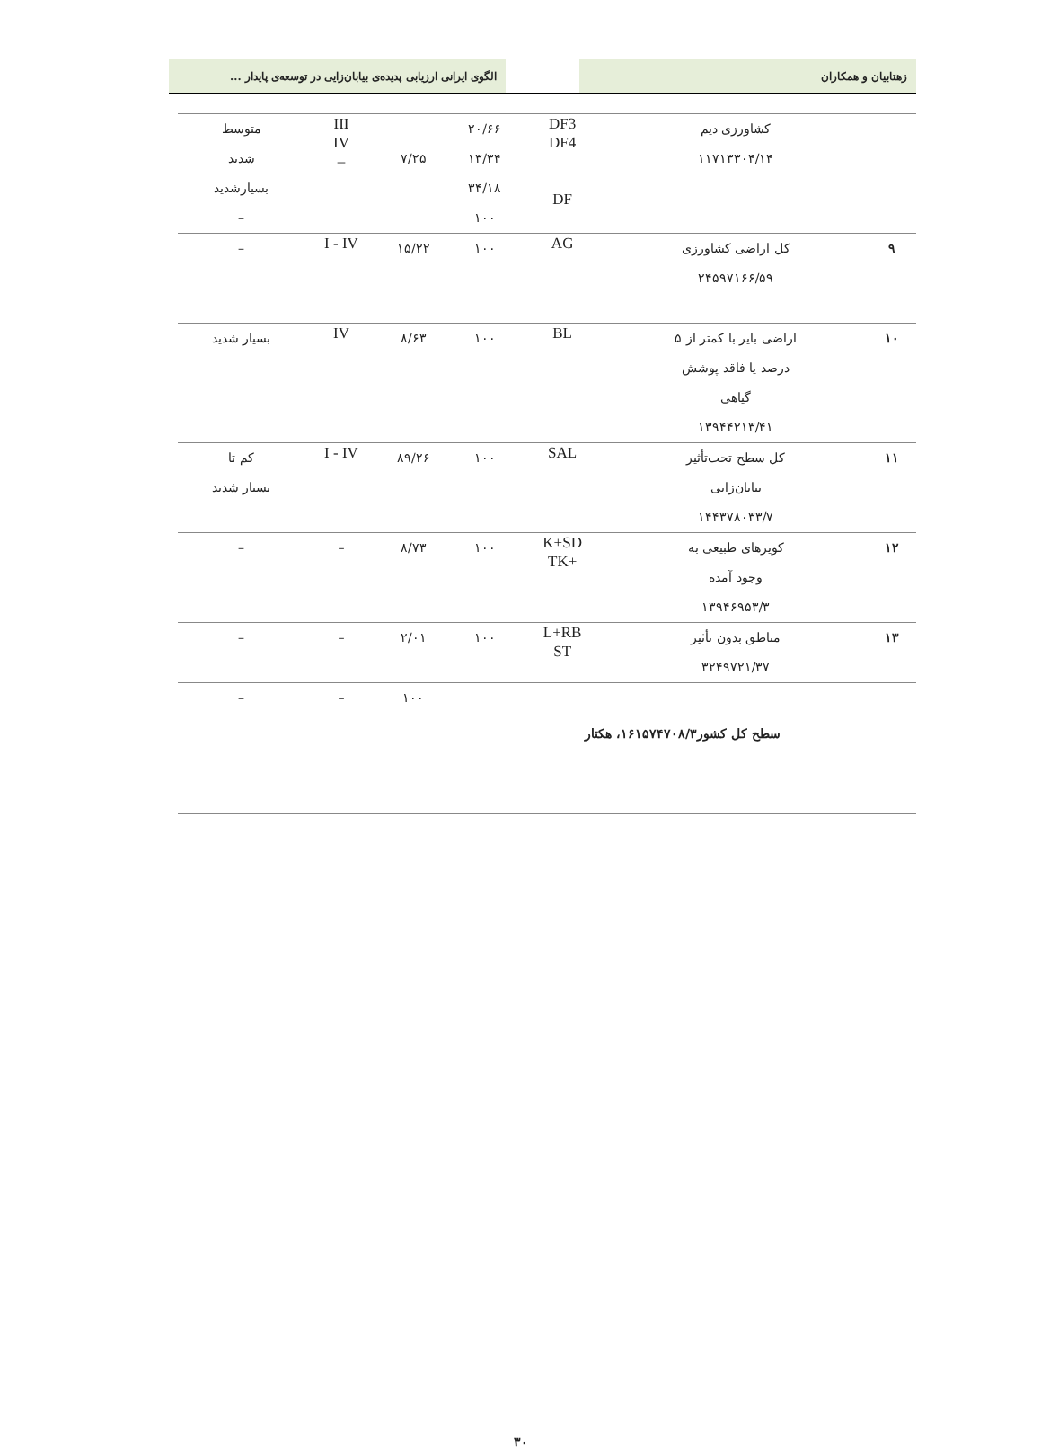زهتابیان و همکاران الگوی ایرانی ارزیابی پدیده‌ی بیابان‌زایی در توسعه‌ی پایدار ...
| | کشاورزی دیم ۱۱۷۱۳۳۰۴/۱۴ | DF3 DF4 DF | ۲۰/۶۶ ۱۳/۳۴ ۳۴/۱۸ ۱۰۰ | ۷/۲۵ | III IV – | متوسط شدید بسیارشدید – |
| ۹ | کل اراضی کشاورزی ۲۴۵۹۷۱۶۶/۵۹ | AG | ۱۰۰ | ۱۵/۲۲ | I - IV | – |
| ۱۰ | اراضی بایر با کمتر از ۵ درصد یا فاقد پوشش گیاهی ۱۳۹۴۴۲۱۳/۴۱ | BL | ۱۰۰ | ۸/۶۳ | IV | بسیار شدید |
| ۱۱ | کل سطح تحت‌تأثیر بیابان‌زایی ۱۴۴۳۷۸۰۳۳/۷ | SAL | ۱۰۰ | ۸۹/۲۶ | I - IV | کم تا بسیار شدید |
| ۱۲ | کویرهای طبیعی به وجود آمده ۱۳۹۴۶۹۵۳/۳ | K+SD +TK | ۱۰۰ | ۸/۷۳ | – | – |
| ۱۳ | مناطق بدون تأثیر ۳۲۴۹۷۲۱/۳۷ | L+RB ST | ۱۰۰ | ۲/۰۱ | – | – |
| سطح کل کشور۱۶۱۵۷۴۷۰۸/۳، هکتار | | | | ۱۰۰ | – | – |
۳۰